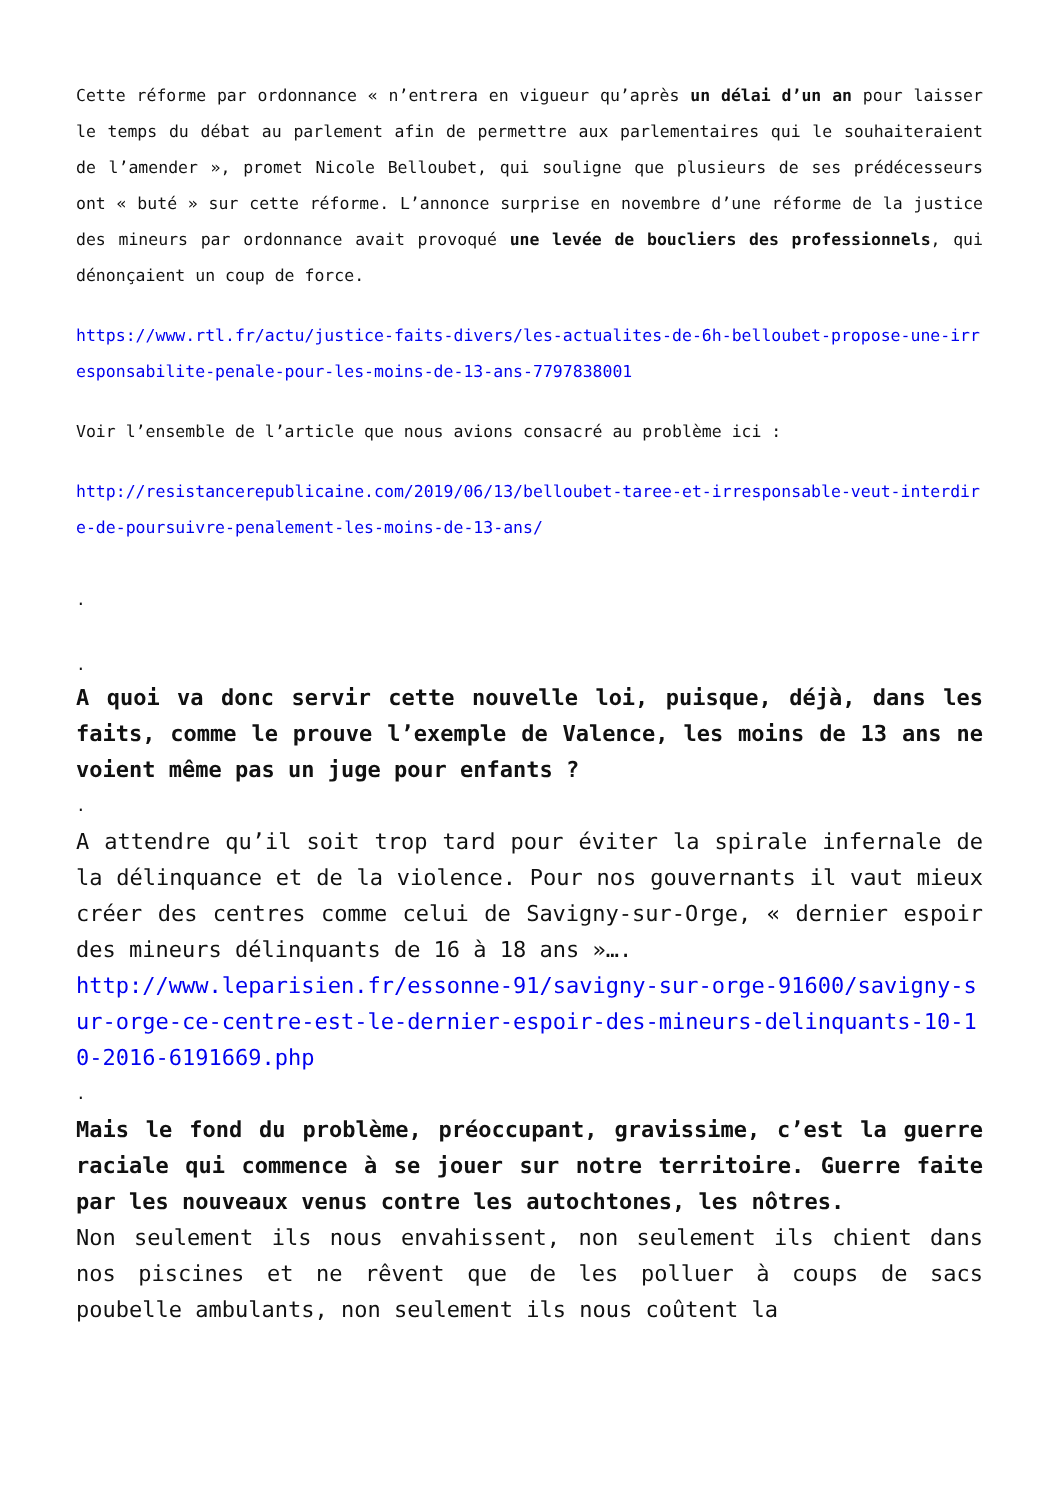Cette réforme par ordonnance « n’entrera en vigueur qu’après un délai d’un an pour laisser le temps du débat au parlement afin de permettre aux parlementaires qui le souhaiteraient de l’amender », promet Nicole Belloubet, qui souligne que plusieurs de ses prédécesseurs ont « buté » sur cette réforme. L’annonce surprise en novembre d’une réforme de la justice des mineurs par ordonnance avait provoqué une levée de boucliers des professionnels, qui dénonçaient un coup de force.
https://www.rtl.fr/actu/justice-faits-divers/les-actualites-de-6h-belloubet-propose-une-irresponsabilite-penale-pour-les-moins-de-13-ans-7797838001
Voir l’ensemble de l’article que nous avions consacré au problème ici :
http://resistancerepublicaine.com/2019/06/13/belloubet-taree-et-irresponsable-veut-interdire-de-poursuivre-penalement-les-moins-de-13-ans/
.
.
A quoi va donc servir cette nouvelle loi, puisque, déjà, dans les faits, comme le prouve l’exemple de Valence, les moins de 13 ans ne voient même pas un juge pour enfants ?
.
A attendre qu’il soit trop tard pour éviter la spirale infernale de la délinquance et de la violence. Pour nos gouvernants il vaut mieux créer des centres comme celui de Savigny-sur-Orge, « dernier espoir des mineurs délinquants de 16 à 18 ans »….
http://www.leparisien.fr/essonne-91/savigny-sur-orge-91600/savigny-sur-orge-ce-centre-est-le-dernier-espoir-des-mineurs-delinquants-10-10-2016-6191669.php
.
Mais le fond du problème, préoccupant, gravissime, c’est la guerre raciale qui commence à se jouer sur notre territoire. Guerre faite par les nouveaux venus contre les autochtones, les nôtres.
Non seulement ils nous envahissent, non seulement ils chient dans nos piscines et ne rêvent que de les polluer à coups de sacs poubelle ambulants, non seulement ils nous coûtent la